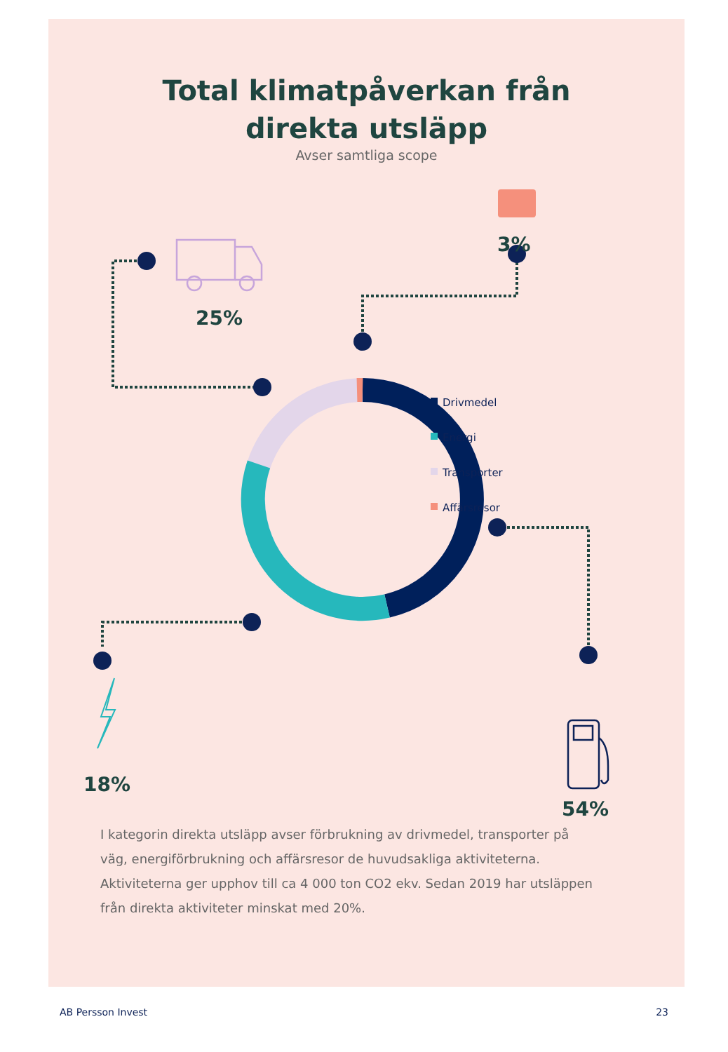Total klimatpåverkan från
direkta utsläpp
Avser samtliga scope
25%
3%
18%
54%
Drivmedel
Energi
Transporter
Affärsresor
I kategorin direkta utsläpp avser förbrukning av drivmedel, transporter på väg, energiförbrukning och affärsresor de huvudsakliga aktiviteterna. Aktiviteterna ger upphov till ca 4 000 ton CO2 ekv. Sedan 2019 har utsläppen från direkta aktiviteter minskat med 20%.
AB Persson Invest 23